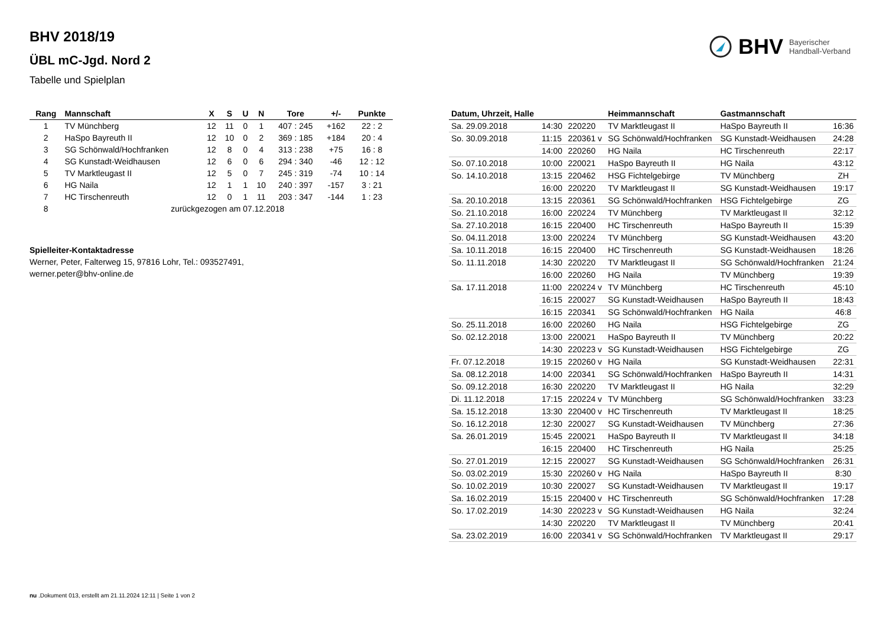BHV Bayerischer
Handball-Verband
BHV 2018/19
ÜBL mC-Jgd. Nord 2
Tabelle und Spielplan
| Rang | Mannschaft | X | S | U | N | Tore | +/- | Punkte |
| --- | --- | --- | --- | --- | --- | --- | --- | --- |
| 1 | TV Münchberg | 12 | 11 | 0 | 1 | 407 : 245 | +162 | 22 : 2 |
| 2 | HaSpo Bayreuth II | 12 | 10 | 0 | 2 | 369 : 185 | +184 | 20 : 4 |
| 3 | SG Schönwald/Hochfranken | 12 | 8 | 0 | 4 | 313 : 238 | +75 | 16 : 8 |
| 4 | SG Kunstadt-Weidhausen | 12 | 6 | 0 | 6 | 294 : 340 | -46 | 12 : 12 |
| 5 | TV Marktleugast II | 12 | 5 | 0 | 7 | 245 : 319 | -74 | 10 : 14 |
| 6 | HG Naila | 12 | 1 | 1 | 10 | 240 : 397 | -157 | 3 : 21 |
| 7 | HC Tirschenreuth | 12 | 0 | 1 | 11 | 203 : 347 | -144 | 1 : 23 |
| 8 | zurückgezogen am 07.12.2018 | | | | | | | |
Spielleiter-Kontaktadresse
Werner, Peter, Falterweg 15, 97816 Lohr, Tel.: 093527491,
werner.peter@bhv-online.de
| Datum, Uhrzeit, Halle | | | Heimmannschaft | Gastmannschaft | |
| --- | --- | --- | --- | --- | --- |
| Sa. 29.09.2018 | 14:30 | 220220 | TV Marktleugast II | HaSpo Bayreuth II | 16:36 |
| So. 30.09.2018 | 11:15 | 220361 v | SG Schönwald/Hochfranken | SG Kunstadt-Weidhausen | 24:28 |
| | 14:00 | 220260 | HG Naila | HC Tirschenreuth | 22:17 |
| So. 07.10.2018 | 10:00 | 220021 | HaSpo Bayreuth II | HG Naila | 43:12 |
| So. 14.10.2018 | 13:15 | 220462 | HSG Fichtelgebirge | TV Münchberg | ZH |
| | 16:00 | 220220 | TV Marktleugast II | SG Kunstadt-Weidhausen | 19:17 |
| Sa. 20.10.2018 | 13:15 | 220361 | SG Schönwald/Hochfranken | HSG Fichtelgebirge | ZG |
| So. 21.10.2018 | 16:00 | 220224 | TV Münchberg | TV Marktleugast II | 32:12 |
| Sa. 27.10.2018 | 16:15 | 220400 | HC Tirschenreuth | HaSpo Bayreuth II | 15:39 |
| So. 04.11.2018 | 13:00 | 220224 | TV Münchberg | SG Kunstadt-Weidhausen | 43:20 |
| Sa. 10.11.2018 | 16:15 | 220400 | HC Tirschenreuth | SG Kunstadt-Weidhausen | 18:26 |
| So. 11.11.2018 | 14:30 | 220220 | TV Marktleugast II | SG Schönwald/Hochfranken | 21:24 |
| | 16:00 | 220260 | HG Naila | TV Münchberg | 19:39 |
| Sa. 17.11.2018 | 11:00 | 220224 v | TV Münchberg | HC Tirschenreuth | 45:10 |
| | 16:15 | 220027 | SG Kunstadt-Weidhausen | HaSpo Bayreuth II | 18:43 |
| | 16:15 | 220341 | SG Schönwald/Hochfranken | HG Naila | 46:8 |
| So. 25.11.2018 | 16:00 | 220260 | HG Naila | HSG Fichtelgebirge | ZG |
| So. 02.12.2018 | 13:00 | 220021 | HaSpo Bayreuth II | TV Münchberg | 20:22 |
| | 14:30 | 220223 v | SG Kunstadt-Weidhausen | HSG Fichtelgebirge | ZG |
| Fr. 07.12.2018 | 19:15 | 220260 v | HG Naila | SG Kunstadt-Weidhausen | 22:31 |
| Sa. 08.12.2018 | 14:00 | 220341 | SG Schönwald/Hochfranken | HaSpo Bayreuth II | 14:31 |
| So. 09.12.2018 | 16:30 | 220220 | TV Marktleugast II | HG Naila | 32:29 |
| Di. 11.12.2018 | 17:15 | 220224 v | TV Münchberg | SG Schönwald/Hochfranken | 33:23 |
| Sa. 15.12.2018 | 13:30 | 220400 v | HC Tirschenreuth | TV Marktleugast II | 18:25 |
| So. 16.12.2018 | 12:30 | 220027 | SG Kunstadt-Weidhausen | TV Münchberg | 27:36 |
| Sa. 26.01.2019 | 15:45 | 220021 | HaSpo Bayreuth II | TV Marktleugast II | 34:18 |
| | 16:15 | 220400 | HC Tirschenreuth | HG Naila | 25:25 |
| So. 27.01.2019 | 12:15 | 220027 | SG Kunstadt-Weidhausen | SG Schönwald/Hochfranken | 26:31 |
| So. 03.02.2019 | 15:30 | 220260 v | HG Naila | HaSpo Bayreuth II | 8:30 |
| So. 10.02.2019 | 10:30 | 220027 | SG Kunstadt-Weidhausen | TV Marktleugast II | 19:17 |
| Sa. 16.02.2019 | 15:15 | 220400 v | HC Tirschenreuth | SG Schönwald/Hochfranken | 17:28 |
| So. 17.02.2019 | 14:30 | 220223 v | SG Kunstadt-Weidhausen | HG Naila | 32:24 |
| | 14:30 | 220220 | TV Marktleugast II | TV Münchberg | 20:41 |
| Sa. 23.02.2019 | 16:00 | 220341 v | SG Schönwald/Hochfranken | TV Marktleugast II | 29:17 |
nu .Dokument 013, erstellt am 21.11.2024 12:11 | Seite 1 von 2